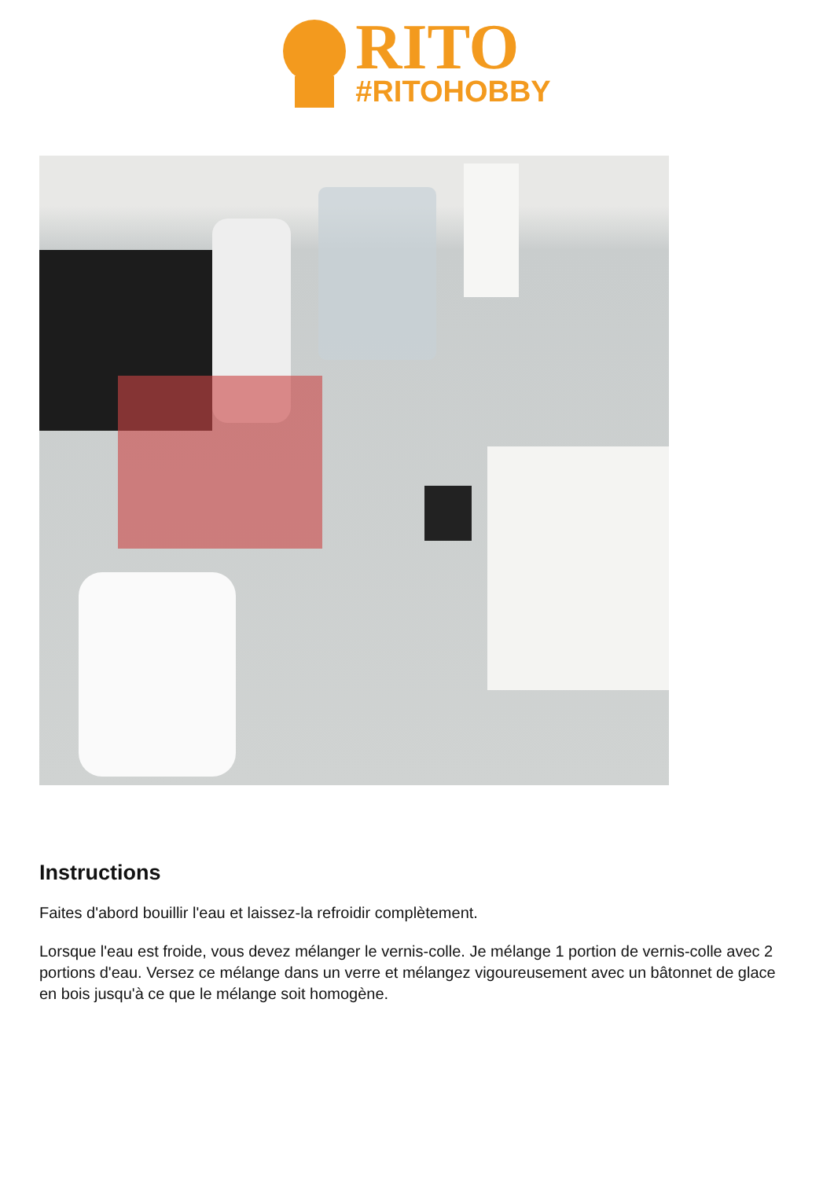RITO
#RITOHOBBY
Instructions
Faites d'abord bouillir l'eau et laissez-la refroidir complètement.
Lorsque l'eau est froide, vous devez mélanger le vernis-colle. Je mélange 1 portion de vernis-colle avec 2 portions d'eau. Versez ce mélange dans un verre et mélangez vigoureusement avec un bâtonnet de glace en bois jusqu'à ce que le mélange soit homogène.